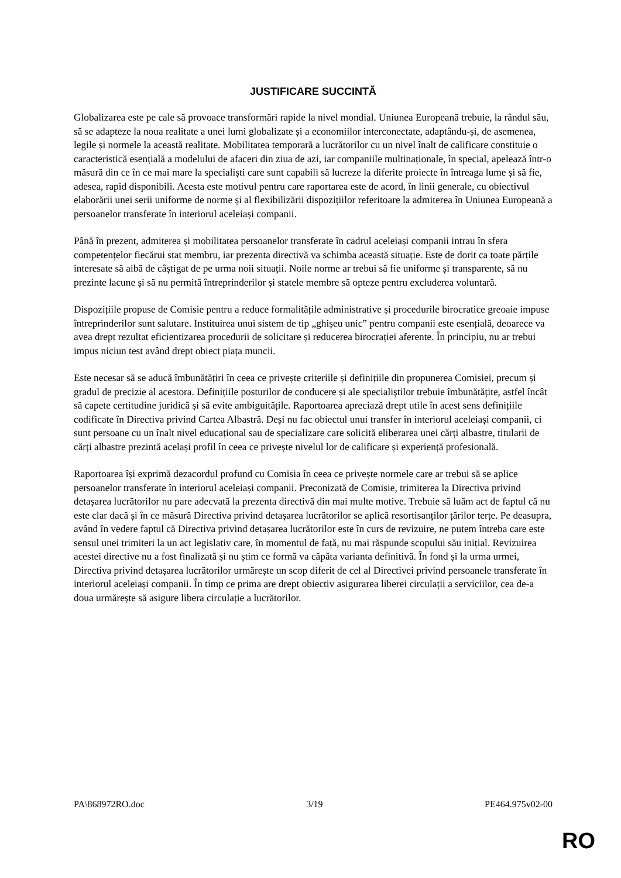JUSTIFICARE SUCCINTĂ
Globalizarea este pe cale să provoace transformări rapide la nivel mondial. Uniunea Europeană trebuie, la rândul său, să se adapteze la noua realitate a unei lumi globalizate și a economiilor interconectate, adaptându-și, de asemenea, legile și normele la această realitate. Mobilitatea temporară a lucrătorilor cu un nivel înalt de calificare constituie o caracteristică esențială a modelului de afaceri din ziua de azi, iar companiile multinaționale, în special, apelează într-o măsură din ce în ce mai mare la specialiști care sunt capabili să lucreze la diferite proiecte în întreaga lume și să fie, adesea, rapid disponibili. Acesta este motivul pentru care raportarea este de acord, în linii generale, cu obiectivul elaborării unei serii uniforme de norme și al flexibilizării dispozițiilor referitoare la admiterea în Uniunea Europeană a persoanelor transferate în interiorul aceleiași companii.
Până în prezent, admiterea și mobilitatea persoanelor transferate în cadrul aceleiași companii intrau în sfera competențelor fiecărui stat membru, iar prezenta directivă va schimba această situație. Este de dorit ca toate părțile interesate să aibă de câștigat de pe urma noii situații. Noile norme ar trebui să fie uniforme și transparente, să nu prezinte lacune și să nu permită întreprinderilor și statele membre să opteze pentru excluderea voluntară.
Dispozițiile propuse de Comisie pentru a reduce formalitățile administrative și procedurile birocratice greoaie impuse întreprinderilor sunt salutare. Instituirea unui sistem de tip „ghișeu unic” pentru companii este esențială, deoarece va avea drept rezultat eficientizarea procedurii de solicitare și reducerea birocrației aferente. În principiu, nu ar trebui impus niciun test având drept obiect piața muncii.
Este necesar să se aducă îmbunătățiri în ceea ce privește criteriile și definițiile din propunerea Comisiei, precum și gradul de precizie al acestora. Definițiile posturilor de conducere și ale specialiștilor trebuie îmbunătățite, astfel încât să capete certitudine juridică și să evite ambiguitățile. Raportoarea apreciază drept utile în acest sens definițiile codificate în Directiva privind Cartea Albastră. Deși nu fac obiectul unui transfer în interiorul aceleiași companii, ci sunt persoane cu un înalt nivel educațional sau de specializare care solicită eliberarea unei cărți albastre, titularii de cărți albastre prezintă același profil în ceea ce privește nivelul lor de calificare și experiență profesională.
Raportoarea își exprimă dezacordul profund cu Comisia în ceea ce privește normele care ar trebui să se aplice persoanelor transferate în interiorul aceleiași companii. Preconizată de Comisie, trimiterea la Directiva privind detașarea lucrătorilor nu pare adecvată la prezenta directivă din mai multe motive. Trebuie să luăm act de faptul că nu este clar dacă și în ce măsură Directiva privind detașarea lucrătorilor se aplică resortisanților țărilor terțe. Pe deasupra, având în vedere faptul că Directiva privind detașarea lucrătorilor este în curs de revizuire, ne putem întreba care este sensul unei trimiteri la un act legislativ care, în momentul de față, nu mai răspunde scopului său inițial. Revizuirea acestei directive nu a fost finalizată și nu știm ce formă va căpăta varianta definitivă. În fond și la urma urmei, Directiva privind detașarea lucrătorilor urmărește un scop diferit de cel al Directivei privind persoanele transferate în interiorul aceleiași companii. În timp ce prima are drept obiectiv asigurarea liberei circulații a serviciilor, cea de-a doua urmărește să asigure libera circulație a lucrătorilor.
PA\868972RO.doc 3/19 PE464.975v02-00
RO